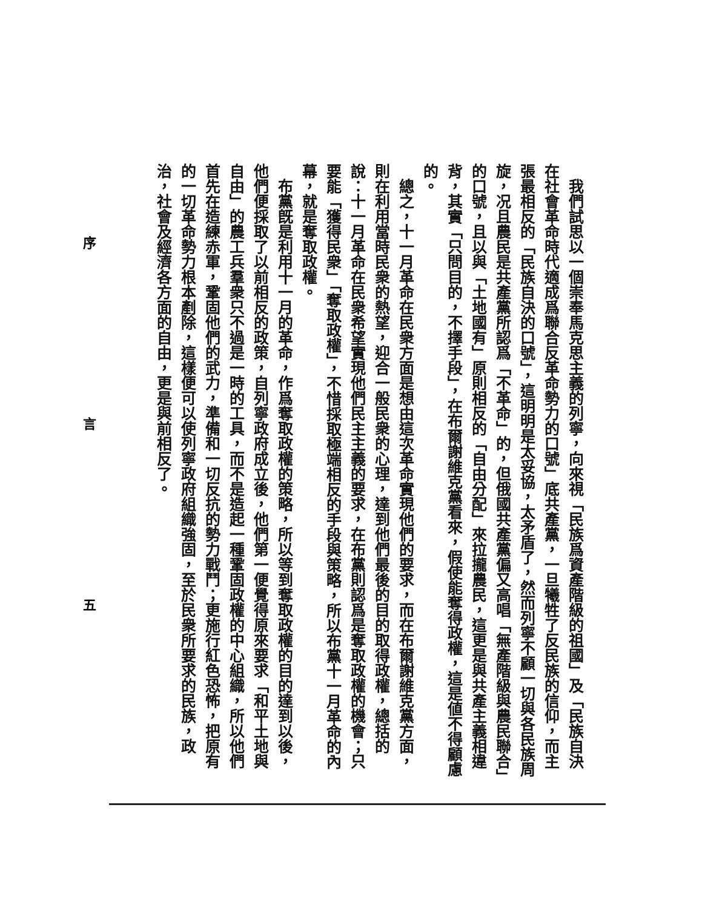我們試思以一個崇奉馬克思主義的列寧，向來視「民族爲資產階級的祖國」及「民族自決在社會革命時代適成爲聯合反革命勢力的口號」底共產黨，一旦犧牲了反民族的信仰，而主張最相反的「民族自決的口號」，這明明是太妥協，太矛盾了，然而列寧不顧一切與各民族周旋，况且農民是共產黨所認爲「不革命」的，但俄國共產黨偏又高唱「無產階級與農民聯合」的口號，且以與「土地國有」原則相反的「自由分配」來拉攏農民，這更是與共產主義相違背，其實「只問目的，不擇手段」，在布爾謝維克黨看來，假使能奪得政權，這是値不得顧慮的。
　總之，十一月革命在民衆方面是想由這次革命實現他們的要求，而在布爾謝維克黨方面，則在利用當時民衆的熱望，迎合一般民衆的心理，達到他們最後的目的取得政權，總括的說：十一月革命在民衆希望實現他們民主主義的要求，在布黨則認爲是奪取政權的機會；只要能「獲得民衆」「奪取政權」，不惜採取極端相反的手段與策略，所以布黨十一月革命的內幕，就是奪取政權。
　布黨旣是利用十一月的革命，作爲奪取政權的策略，所以等到奪取政權的目的達到以後，他們便採取了以前相反的政策，自列寧政府成立後，他們第一便覺得原來要求「和平土地與自由」的農工兵羣衆只不過是一時的工具，而不是造起一種鞏固政權的中心組織，所以他們首先在造練赤軍，鞏固他們的武力，準備和一切反抗的勢力戰鬥；更施行紅色恐怖，把原有的一切革命勢力根本剷除，這樣便可以使列寧政府組織強固，至於民衆所要求的民族，政治，社會及經濟各方面的自由，更是與前相反了。
序 言 五